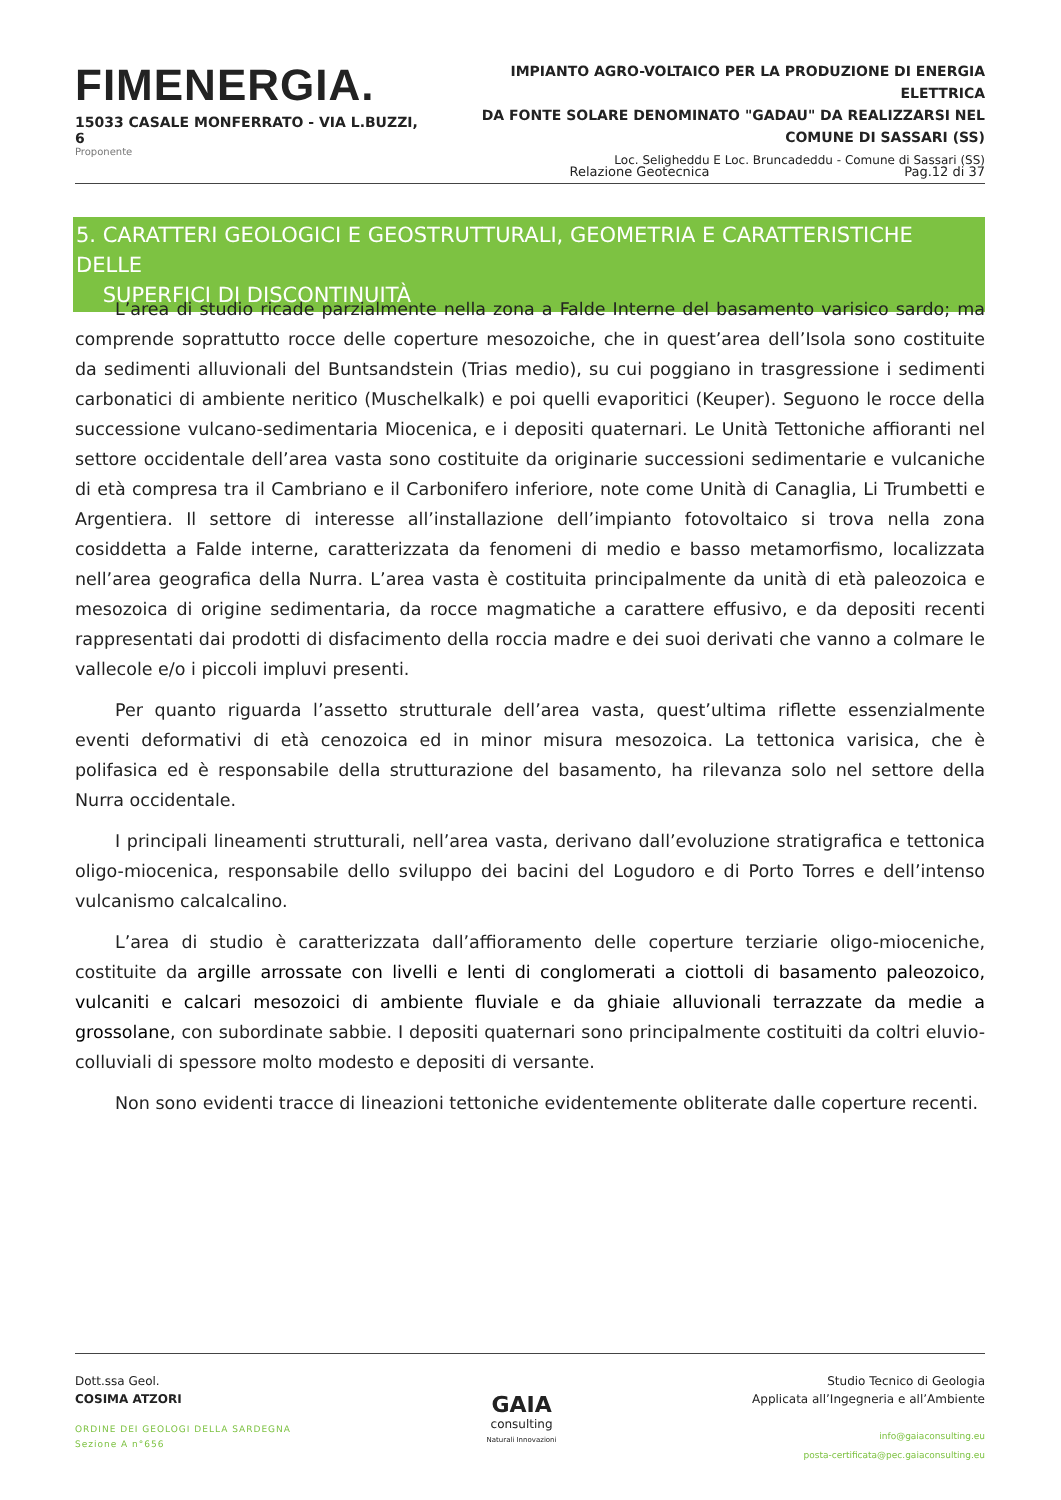FIMENERGIA.
15033 CASALE MONFERRATO - VIA L.BUZZI, 6
Proponente
IMPIANTO AGRO-VOLTAICO PER LA PRODUZIONE DI ENERGIA ELETTRICA
DA FONTE SOLARE DENOMINATO "GADAU" DA REALIZZARSI NEL
COMUNE DI SASSARI (SS)
Loc. Seligheddu E Loc. Bruncadeddu - Comune di Sassari (SS)
Relazione Geotecnica Pag.12 di 37
5. CARATTERI GEOLOGICI E GEOSTRUTTURALI, GEOMETRIA E CARATTERISTICHE DELLE
SUPERFICI DI DISCONTINUITÀ
L’area di studio ricade parzialmente nella zona a Falde Interne del basamento varisico sardo; ma comprende soprattutto rocce delle coperture mesozoiche, che in quest’area dell’Isola sono costituite da sedimenti alluvionali del Buntsandstein (Trias medio), su cui poggiano in trasgressione i sedimenti carbonatici di ambiente neritico (Muschelkalk) e poi quelli evaporitici (Keuper). Seguono le rocce della successione vulcano-sedimentaria Miocenica, e i depositi quaternari. Le Unità Tettoniche affioranti nel settore occidentale dell’area vasta sono costituite da originarie successioni sedimentarie e vulcaniche di età compresa tra il Cambriano e il Carbonifero inferiore, note come Unità di Canaglia, Li Trumbetti e Argentiera. Il settore di interesse all’installazione dell’impianto fotovoltaico si trova nella zona cosiddetta a Falde interne, caratterizzata da fenomeni di medio e basso metamorfismo, localizzata nell’area geografica della Nurra. L’area vasta è costituita principalmente da unità di età paleozoica e mesozoica di origine sedimentaria, da rocce magmatiche a carattere effusivo, e da depositi recenti rappresentati dai prodotti di disfacimento della roccia madre e dei suoi derivati che vanno a colmare le vallecole e/o i piccoli impluvi presenti.
Per quanto riguarda l’assetto strutturale dell’area vasta, quest’ultima riflette essenzialmente eventi deformativi di età cenozoica ed in minor misura mesozoica. La tettonica varisica, che è polifasica ed è responsabile della strutturazione del basamento, ha rilevanza solo nel settore della Nurra occidentale.
I principali lineamenti strutturali, nell’area vasta, derivano dall’evoluzione stratigrafica e tettonica oligo-miocenica, responsabile dello sviluppo dei bacini del Logudoro e di Porto Torres e dell’intenso vulcanismo calcalcalino.
L’area di studio è caratterizzata dall’affioramento delle coperture terziarie oligo-mioceniche, costituite da argille arrossate con livelli e lenti di conglomerati a ciottoli di basamento paleozoico, vulcaniti e calcari mesozoici di ambiente fluviale e da ghiaie alluvionali terrazzate da medie a grossolane, con subordinate sabbie. I depositi quaternari sono principalmente costituiti da coltri eluvio-colluviali di spessore molto modesto e depositi di versante.
Non sono evidenti tracce di lineazioni tettoniche evidentemente obliterate dalle coperture recenti.
Dott.ssa Geol.
COSIMA ATZORI
ORDINE DEI GEOLOGI DELLA SARDEGNA
Sezione A n°656
GAIA
consulting
Naturali Innovazioni
Studio Tecnico di Geologia
Applicata all’Ingegneria e all’Ambiente
info@gaiaconsulting.eu
posta-certificata@pec.gaiaconsulting.eu